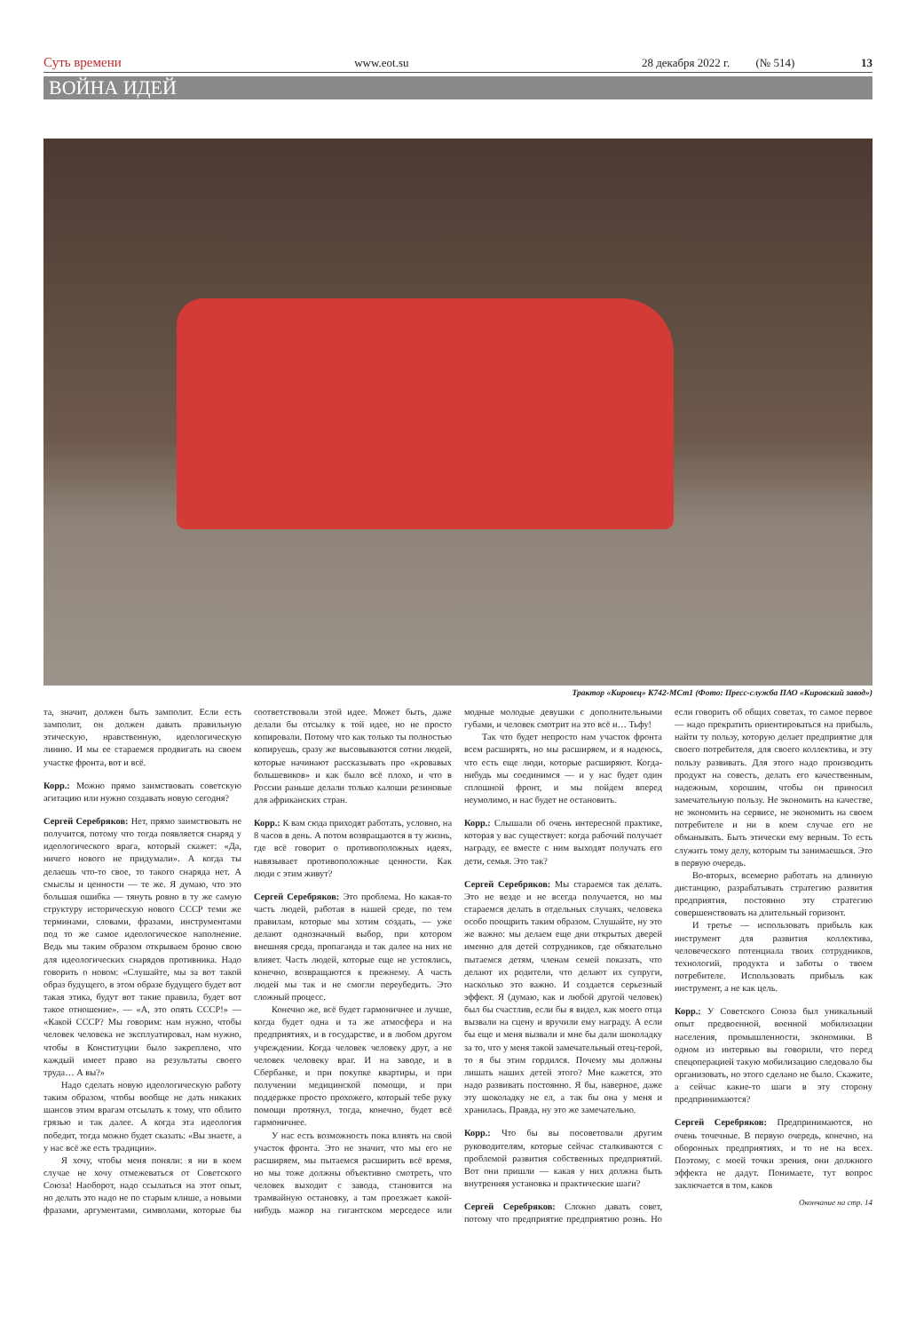Суть времени www.eot.su 28 декабря 2022 г. (№ 514) 13
ВОЙНА ИДЕЙ
Трактор «Кировец» К742-МСт1 (Фото: Пресс-служба ПАО «Кировский завод»)
та, значит, должен быть замполит. Если есть замполит, он должен давать правильную этическую, нравственную, идеологическую линию. И мы ее стараемся продвигать на своем участке фронта, вот и всё.
Корр.: Можно прямо заимствовать советскую агитацию или нужно создавать новую сегодня?
Сергей Серебряков: Нет, прямо заимствовать не получится, потому что тогда появляется снаряд у идеологического врага, который скажет: «Да, ничего нового не придумали». А когда ты делаешь что-то свое, то такого снаряда нет. А смыслы и ценности — те же. Я думаю, что это большая ошибка — тянуть ровно в ту же самую структуру историческую нового СССР теми же терминами, словами, фразами, инструментами под то же самое идеологическое наполнение. Ведь мы таким образом открываем броню свою для идеологических снарядов противника. Надо говорить о новом: «Слушайте, мы за вот такой образ будущего, в этом образе будущего будет вот такая этика, будут вот такие правила, будет вот такое отношение». — «А, это опять СССР!» — «Какой СССР? Мы говорим: нам нужно, чтобы человек человека не эксплуатировал, нам нужно, чтобы в Конституции было закреплено, что каждый имеет право на результаты своего труда… А вы?»
Надо сделать новую идеологическую работу таким образом, чтобы вообще не дать никаких шансов этим врагам отсылать к тому, что облито грязью и так далее. А когда эта идеология победит, тогда можно будет сказать: «Вы знаете, а у нас всё же есть традиции».
Я хочу, чтобы меня поняли: я ни в коем случае не хочу отмежеваться от Советского Союза! Наоборот, надо ссылаться на этот опыт, но делать это надо не по старым клише, а новыми фразами, аргументами, символами, которые бы соответствовали этой идее. Может быть, даже делали бы отсылку к той идее, но не просто копировали. Потому что как только ты полностью копируешь, сразу же высовываются сотни людей, которые начинают рассказывать про «кровавых большевиков» и как было всё плохо, и что в России раньше делали только калоши резиновые для африканских стран.
Корр.: К вам сюда приходят работать, условно, на 8 часов в день. А потом возвращаются в ту жизнь, где всё говорит о противоположных идеях, навязывает противоположные ценности. Как люди с этим живут?
Сергей Серебряков: Это проблема. Но какая-то часть людей, работая в нашей среде, по тем правилам, которые мы хотим создать, — уже делают однозначный выбор, при котором внешняя среда, пропаганда и так далее на них не влияет. Часть людей, которые еще не устоялись, конечно, возвращаются к прежнему. А часть людей мы так и не смогли переубедить. Это сложный процесс.
Конечно же, всё будет гармоничнее и лучше, когда будет одна и та же атмосфера и на предприятиях, и в государстве, и в любом другом учреждении. Когда человек человеку друг, а не человек человеку враг. И на заводе, и в Сбербанке, и при покупке квартиры, и при получении медицинской помощи, и при поддержке просто прохожего, который тебе руку помощи протянул, тогда, конечно, будет всё гармоничнее.
У нас есть возможность пока влиять на свой участок фронта. Это не значит, что мы его не расширяем, мы пытаемся расширить всё время, но мы тоже должны объективно смотреть, что человек выходит с завода, становится на трамвайную остановку, а там проезжает какой-нибудь мажор на гигантском мерседесе или модные молодые девушки с дополнительными губами, и человек смотрит на это всё и… Тьфу!
Так что будет непросто нам участок фронта всем расширять, но мы расширяем, и я надеюсь, что есть еще люди, которые расширяют. Когда-нибудь мы соединимся — и у нас будет один сплошной фронт, и мы пойдем вперед неумолимо, и нас будет не остановить.
Корр.: Слышали об очень интересной практике, которая у вас существует: когда рабочий получает награду, ее вместе с ним выходят получать его дети, семья. Это так?
Сергей Серебряков: Мы стараемся так делать. Это не везде и не всегда получается, но мы стараемся делать в отдельных случаях, человека особо поощрить таким образом. Слушайте, ну это же важно: мы делаем еще дни открытых дверей именно для детей сотрудников, где обязательно пытаемся детям, членам семей показать, что делают их родители, что делают их супруги, насколько это важно. И создается серьезный эффект. Я (думаю, как и любой другой человек) был бы счастлив, если бы я видел, как моего отца вызвали на сцену и вручили ему награду. А если бы еще и меня вызвали и мне бы дали шоколадку за то, что у меня такой замечательный отец-герой, то я бы этим гордился. Почему мы должны лишать наших детей этого? Мне кажется, это надо развивать постоянно. Я бы, наверное, даже эту шоколадку не ел, а так бы она у меня и хранилась. Правда, ну это же замечательно.
Корр.: Что бы вы посоветовали другим руководителям, которые сейчас сталкиваются с проблемой развития собственных предприятий. Вот они пришли — какая у них должна быть внутренняя установка и практические шаги?
Сергей Серебряков: Сложно давать совет, потому что предприятие предприятию рознь. Но если говорить об общих советах, то самое первое — надо прекратить ориентироваться на прибыль, найти ту пользу, которую делает предприятие для своего потребителя, для своего коллектива, и эту пользу развивать. Для этого надо производить продукт на совесть, делать его качественным, надежным, хорошим, чтобы он приносил замечательную пользу. Не экономить на качестве, не экономить на сервисе, не экономить на своем потребителе и ни в коем случае его не обманывать. Быть этически ему верным. То есть служить тому делу, которым ты занимаешься. Это в первую очередь.
Во-вторых, всемерно работать на длинную дистанцию, разрабатывать стратегию развития предприятия, постоянно эту стратегию совершенствовать на длительный горизонт.
И третье — использовать прибыль как инструмент для развития коллектива, человеческого потенциала твоих сотрудников, технологий, продукта и заботы о твоем потребителе. Использовать прибыль как инструмент, а не как цель.
Корр.: У Советского Союза был уникальный опыт предвоенной, военной мобилизации населения, промышленности, экономики. В одном из интервью вы говорили, что перед спецоперацией такую мобилизацию следовало бы организовать, но этого сделано не было. Скажите, а сейчас какие-то шаги в эту сторону предпринимаются?
Сергей Серебряков: Предпринимаются, но очень точечные. В первую очередь, конечно, на оборонных предприятиях, и то не на всех. Поэтому, с моей точки зрения, они должного эффекта не дадут. Понимаете, тут вопрос заключается в том, каков
Окончание на стр. 14